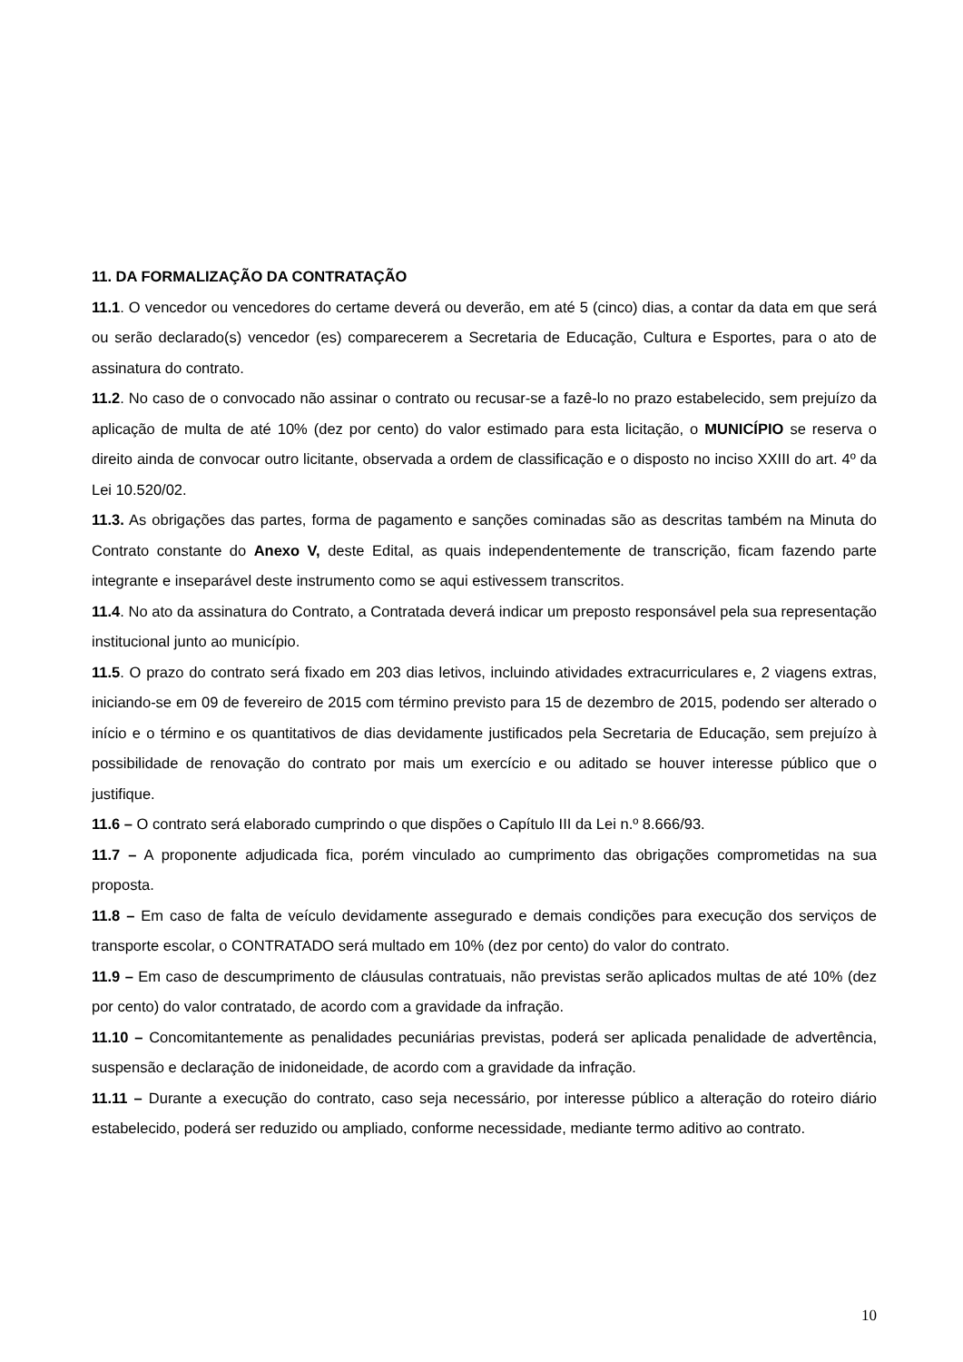11. DA FORMALIZAÇÃO DA CONTRATAÇÃO
11.1. O vencedor ou vencedores do certame deverá ou deverão, em até 5 (cinco) dias, a contar da data em que será ou serão declarado(s) vencedor (es) comparecerem a Secretaria de Educação, Cultura e Esportes, para o ato de assinatura do contrato.
11.2. No caso de o convocado não assinar o contrato ou recusar-se a fazê-lo no prazo estabelecido, sem prejuízo da aplicação de multa de até 10% (dez por cento) do valor estimado para esta licitação, o MUNICÍPIO se reserva o direito ainda de convocar outro licitante, observada a ordem de classificação e o disposto no inciso XXIII do art. 4º da Lei 10.520/02.
11.3. As obrigações das partes, forma de pagamento e sanções cominadas são as descritas também na Minuta do Contrato constante do Anexo V, deste Edital, as quais independentemente de transcrição, ficam fazendo parte integrante e inseparável deste instrumento como se aqui estivessem transcritos.
11.4. No ato da assinatura do Contrato, a Contratada deverá indicar um preposto responsável pela sua representação institucional junto ao município.
11.5. O prazo do contrato será fixado em 203 dias letivos, incluindo atividades extracurriculares e, 2 viagens extras, iniciando-se em 09 de fevereiro de 2015 com término previsto para 15 de dezembro de 2015, podendo ser alterado o início e o término e os quantitativos de dias devidamente justificados pela Secretaria de Educação, sem prejuízo à possibilidade de renovação do contrato por mais um exercício e ou aditado se houver interesse público que o justifique.
11.6 – O contrato será elaborado cumprindo o que dispões o Capítulo III da Lei n.º 8.666/93.
11.7 – A proponente adjudicada fica, porém vinculado ao cumprimento das obrigações comprometidas na sua proposta.
11.8 – Em caso de falta de veículo devidamente assegurado e demais condições para execução dos serviços de transporte escolar, o CONTRATADO será multado em 10% (dez por cento) do valor do contrato.
11.9 – Em caso de descumprimento de cláusulas contratuais, não previstas serão aplicados multas de até 10% (dez por cento) do valor contratado, de acordo com a gravidade da infração.
11.10 – Concomitantemente as penalidades pecuniárias previstas, poderá ser aplicada penalidade de advertência, suspensão e declaração de inidoneidade, de acordo com a gravidade da infração.
11.11 – Durante a execução do contrato, caso seja necessário, por interesse público a alteração do roteiro diário estabelecido, poderá ser reduzido ou ampliado, conforme necessidade, mediante termo aditivo ao contrato.
10